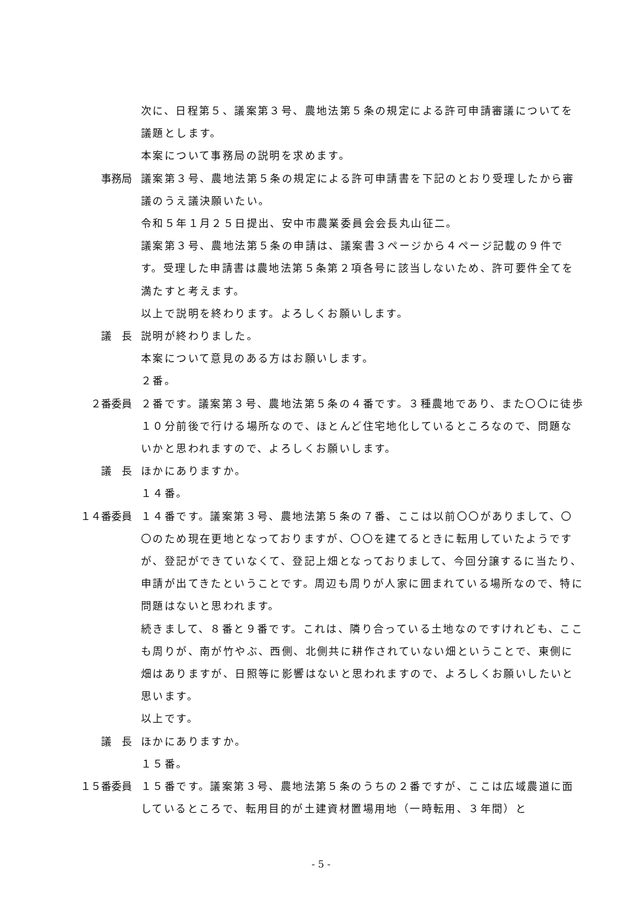次に、日程第５、議案第３号、農地法第５条の規定による許可申請審議についてを議題とします。
本案について事務局の説明を求めます。
事務局　 議案第３号、農地法第５条の規定による許可申請書を下記のとおり受理したから審議のうえ議決願いたい。
令和５年１月２５日提出、安中市農業委員会会長丸山征二。
議案第３号、農地法第５条の申請は、議案書３ページから４ページ記載の９件です。受理した申請書は農地法第５条第２項各号に該当しないため、許可要件全てを満たすと考えます。
以上で説明を終わります。よろしくお願いします。
議　長　 説明が終わりました。
本案について意見のある方はお願いします。
２番。
２番委員 ２番です。議案第３号、農地法第５条の４番です。３種農地であり、また〇〇に徒歩１０分前後で行ける場所なので、ほとんど住宅地化しているところなので、問題ないかと思われますので、よろしくお願いします。
議　長　 ほかにありますか。
１４番。
１４番委員 １４番です。議案第３号、農地法第５条の７番、ここは以前〇〇がありまして、〇〇のため現在更地となっておりますが、〇〇を建てるときに転用していたようですが、登記ができていなくて、登記上畑となっておりまして、今回分譲するに当たり、申請が出てきたということです。周辺も周りが人家に囲まれている場所なので、特に問題はないと思われます。
続きまして、８番と９番です。これは、隣り合っている土地なのですけれども、ここも周りが、南が竹やぶ、西側、北側共に耕作されていない畑ということで、東側に畑はありますが、日照等に影響はないと思われますので、よろしくお願いしたいと思います。
以上です。
議　長　 ほかにありますか。
１５番。
１５番委員 １５番です。議案第３号、農地法第５条のうちの２番ですが、ここは広域農道に面しているところで、転用目的が土建資材置場用地（一時転用、３年間）と
- 5 -